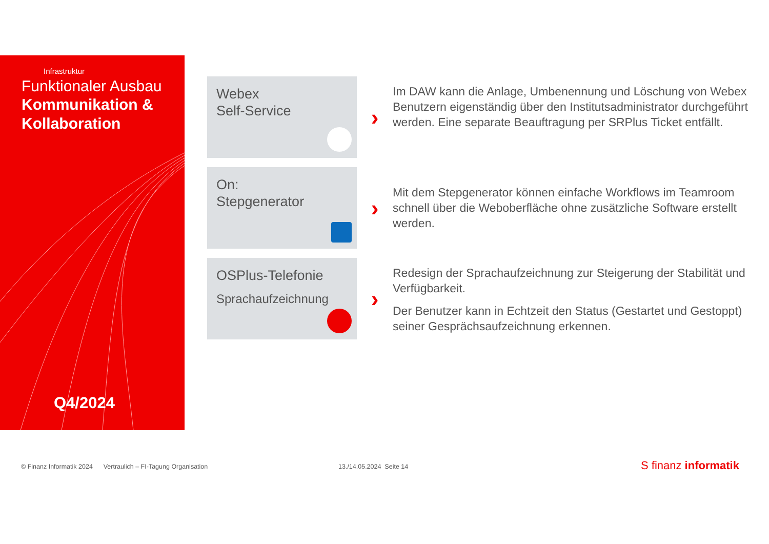Infrastruktur
Funktionaler Ausbau
Kommunikation &
Kollaboration
Q4/2024
Webex
Self-Service
›
Im DAW kann die Anlage, Umbenennung und Löschung von Webex Benutzern eigenständig über den Institutsadministrator durchgeführt werden. Eine separate Beauftragung per SRPlus Ticket entfällt.
On:
Stepgenerator
›
Mit dem Stepgenerator können einfache Workflows im Teamroom schnell über die Weboberfläche ohne zusätzliche Software erstellt werden.
OSPlus-Telefonie
Sprachaufzeichnung
›
Redesign der Sprachaufzeichnung zur Steigerung der Stabilität und Verfügbarkeit.
Der Benutzer kann in Echtzeit den Status (Gestartet und Gestoppt) seiner Gesprächsaufzeichnung erkennen.
© Finanz Informatik 2024 Vertraulich – FI-Tagung Organisation
13./14.05.2024 Seite 14 S finanz informatik